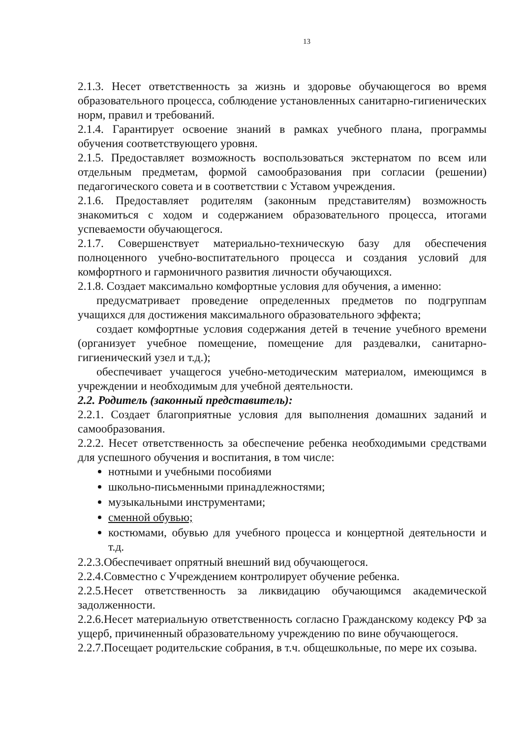13
2.1.3. Несет ответственность за жизнь и здоровье обучающегося во время образовательного процесса, соблюдение установленных санитарно-гигиенических норм, правил и требований.
2.1.4. Гарантирует освоение знаний в рамках учебного плана, программы обучения соответствующего уровня.
2.1.5. Предоставляет возможность воспользоваться экстернатом по всем или отдельным предметам, формой самообразования при согласии (решении) педагогического совета и в соответствии с Уставом учреждения.
2.1.6. Предоставляет родителям (законным представителям) возможность знакомиться с ходом и содержанием образовательного процесса, итогами успеваемости обучающегося.
2.1.7. Совершенствует материально-техническую базу для обеспечения полноценного учебно-воспитательного процесса и создания условий для комфортного и гармоничного развития личности обучающихся.
2.1.8. Создает максимально комфортные условия для обучения, а именно:
предусматривает проведение определенных предметов по подгруппам учащихся для достижения максимального образовательного эффекта;
создает комфортные условия содержания детей в течение учебного времени (организует учебное помещение, помещение для раздевалки, санитарно-гигиенический узел и т.д.);
обеспечивает учащегося учебно-методическим материалом, имеющимся в учреждении и необходимым для учебной деятельности.
2.2. Родитель (законный представитель):
2.2.1. Создает благоприятные условия для выполнения домашних заданий и самообразования.
2.2.2. Несет ответственность за обеспечение ребенка необходимыми средствами для успешного обучения и воспитания, в том числе:
нотными и учебными пособиями
школьно-письменными принадлежностями;
музыкальными инструментами;
сменной обувью;
костюмами, обувью для учебного процесса и концертной деятельности и т.д.
2.2.3.Обеспечивает опрятный внешний вид обучающегося.
2.2.4.Совместно с Учреждением контролирует обучение ребенка.
2.2.5.Несет ответственность за ликвидацию обучающимся академической задолженности.
2.2.6.Несет материальную ответственность согласно Гражданскому кодексу РФ за ущерб, причиненный образовательному учреждению по вине обучающегося.
2.2.7.Посещает родительские собрания, в т.ч. общешкольные, по мере их созыва.